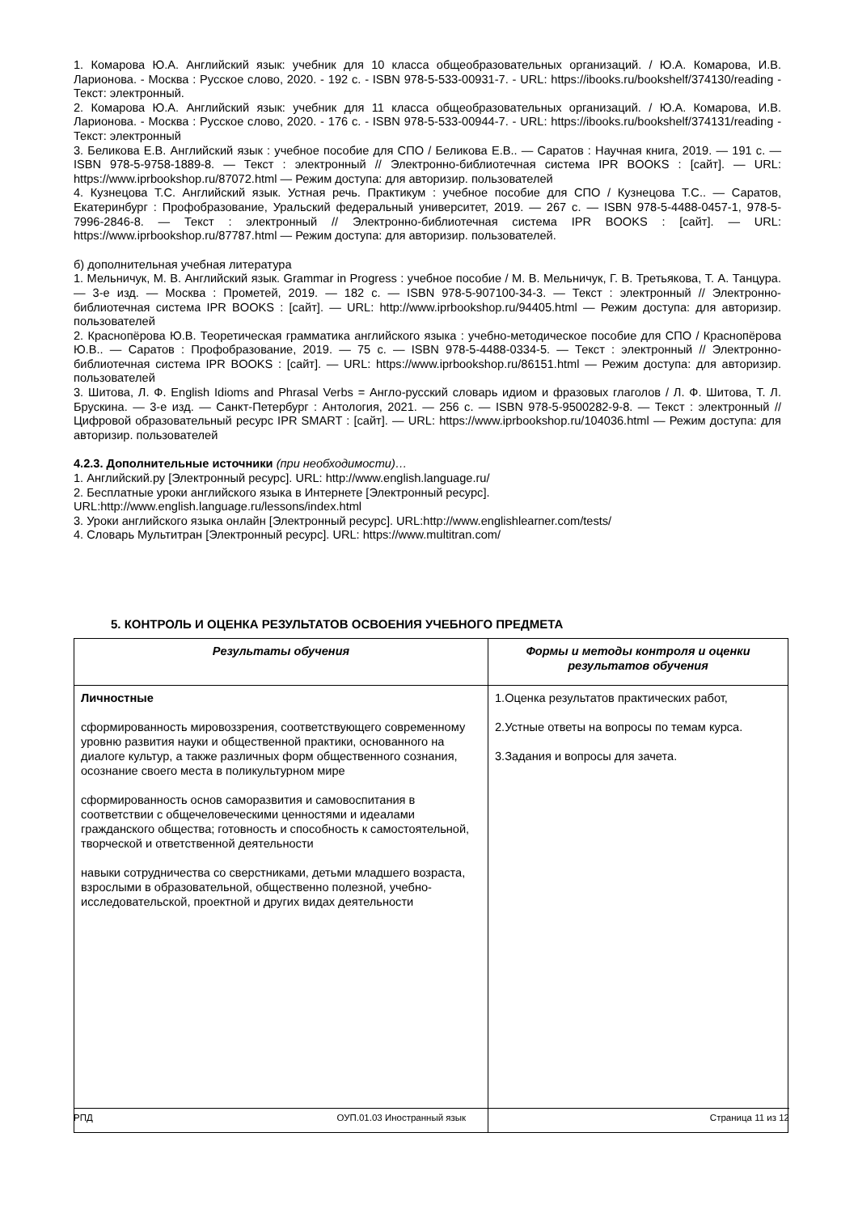1. Комарова Ю.А. Английский язык: учебник для 10 класса общеобразовательных организаций. / Ю.А. Комарова, И.В. Ларионова. - Москва : Русское слово, 2020. - 192 с. - ISBN 978-5-533-00931-7. - URL: https://ibooks.ru/bookshelf/374130/reading - Текст: электронный.
2. Комарова Ю.А. Английский язык: учебник для 11 класса общеобразовательных организаций. / Ю.А. Комарова, И.В. Ларионова. - Москва : Русское слово, 2020. - 176 с. - ISBN 978-5-533-00944-7. - URL: https://ibooks.ru/bookshelf/374131/reading - Текст: электронный
3. Беликова Е.В. Английский язык : учебное пособие для СПО / Беликова Е.В.. — Саратов : Научная книга, 2019. — 191 c. — ISBN 978-5-9758-1889-8. — Текст : электронный // Электронно-библиотечная система IPR BOOKS : [сайт]. — URL: https://www.iprbookshop.ru/87072.html — Режим доступа: для авторизир. пользователей
4. Кузнецова Т.С. Английский язык. Устная речь. Практикум : учебное пособие для СПО / Кузнецова Т.С.. — Саратов, Екатеринбург : Профобразование, Уральский федеральный университет, 2019. — 267 c. — ISBN 978-5-4488-0457-1, 978-5-7996-2846-8. — Текст : электронный // Электронно-библиотечная система IPR BOOKS : [сайт]. — URL: https://www.iprbookshop.ru/87787.html — Режим доступа: для авторизир. пользователей.
б) дополнительная учебная литература
1. Мельничук, М. В. Английский язык. Grammar in Progress : учебное пособие / М. В. Мельничук, Г. В. Третьякова, Т. А. Танцура. — 3-е изд. — Москва : Прометей, 2019. — 182 c. — ISBN 978-5-907100-34-3. — Текст : электронный // Электронно-библиотечная система IPR BOOKS : [сайт]. — URL: http://www.iprbookshop.ru/94405.html — Режим доступа: для авторизир. пользователей
2. Краснопёрова Ю.В. Теоретическая грамматика английского языка : учебно-методическое пособие для СПО / Краснопёрова Ю.В.. — Саратов : Профобразование, 2019. — 75 c. — ISBN 978-5-4488-0334-5. — Текст : электронный // Электронно-библиотечная система IPR BOOKS : [сайт]. — URL: https://www.iprbookshop.ru/86151.html — Режим доступа: для авторизир. пользователей
3. Шитова, Л. Ф. English Idioms and Phrasal Verbs = Англо-русский словарь идиом и фразовых глаголов / Л. Ф. Шитова, Т. Л. Брускина. — 3-е изд. — Санкт-Петербург : Антология, 2021. — 256 c. — ISBN 978-5-9500282-9-8. — Текст : электронный // Цифровой образовательный ресурс IPR SMART : [сайт]. — URL: https://www.iprbookshop.ru/104036.html — Режим доступа: для авторизир. пользователей
4.2.3. Дополнительные источники (при необходимости)…
1. Английский.ру [Электронный ресурс]. URL: http://www.english.language.ru/
2. Бесплатные уроки английского языка в Интернете [Электронный ресурс].
URL:http://www.english.language.ru/lessons/index.html
3. Уроки английского языка онлайн [Электронный ресурс]. URL:http://www.englishlearner.com/tests/
4. Словарь Мультитран [Электронный ресурс]. URL: https://www.multitran.com/
5. КОНТРОЛЬ И ОЦЕНКА РЕЗУЛЬТАТОВ ОСВОЕНИЯ УЧЕБНОГО ПРЕДМЕТА
| Результаты обучения | Формы и методы контроля и оценки результатов обучения |
| --- | --- |
| Личностные сформированность мировоззрения, соответствующего современному уровню развития науки и общественной практики, основанного на диалоге культур, а также различных форм общественного сознания, осознание своего места в поликультурном мире сформированность основ саморазвития и самовоспитания в соответствии с общечеловеческими ценностями и идеалами гражданского общества; готовность и способность к самостоятельной, творческой и ответственной деятельности навыки сотрудничества со сверстниками, детьми младшего возраста, взрослыми в образовательной, общественно полезной, учебно-исследовательской, проектной и других видах деятельности | 1.Оценка результатов практических работ, 2.Устные ответы на вопросы по темам курса. 3.Задания и вопросы для зачета. |
РПД ОУП.01.03 Иностранный язык Страница 11 из 12